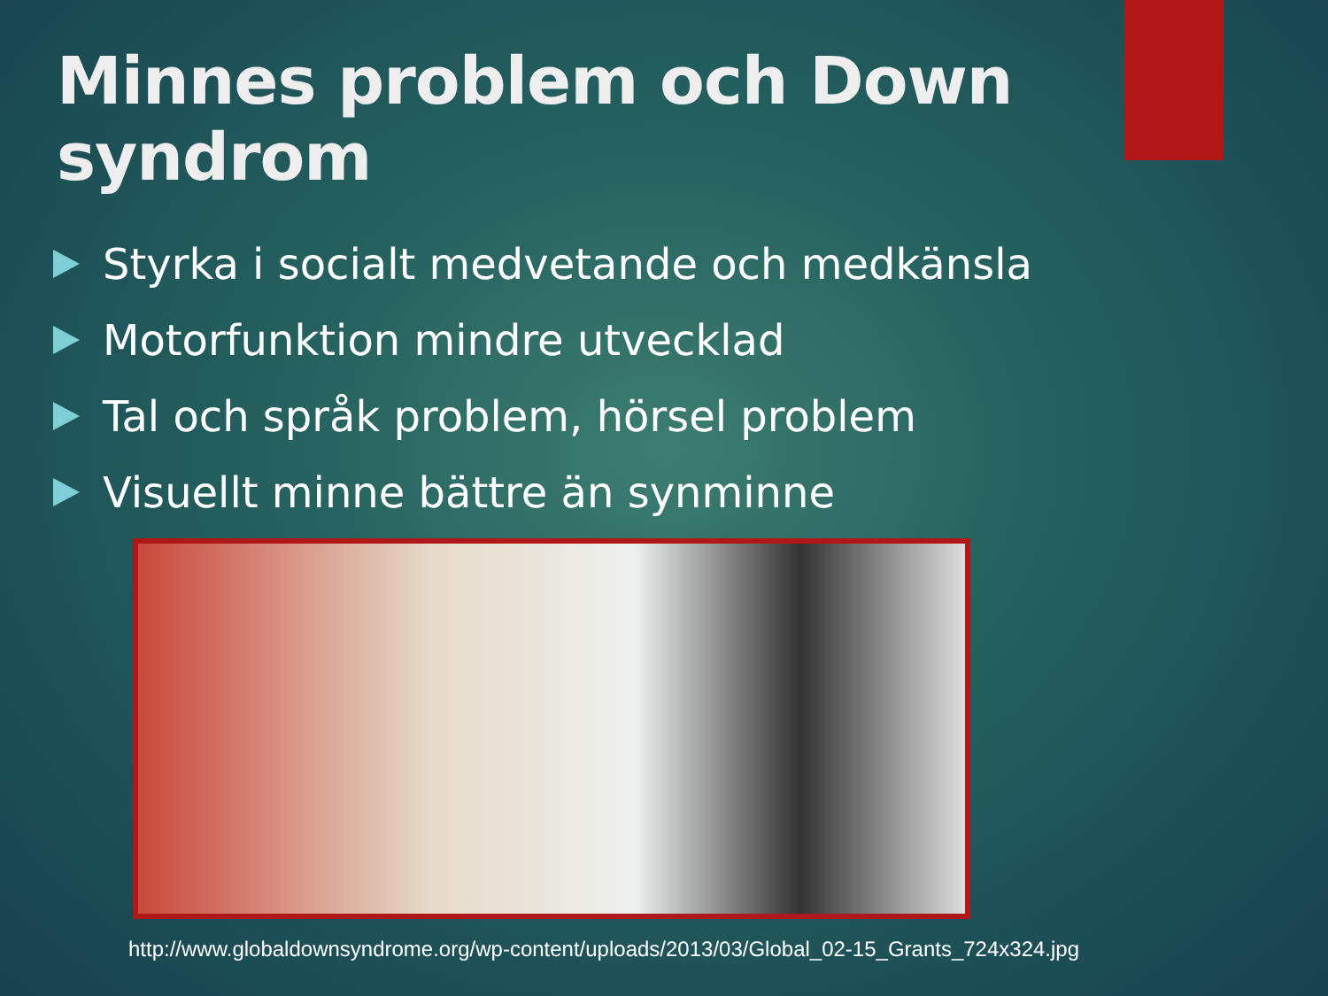Minnes problem och Down syndrom
Styrka i socialt medvetande och medkänsla
Motorfunktion mindre utvecklad
Tal och språk problem, hörsel problem
Visuellt minne bättre än synminne
http://www.globaldownsyndrome.org/wp-content/uploads/2013/03/Global_02-15_Grants_724x324.jpg